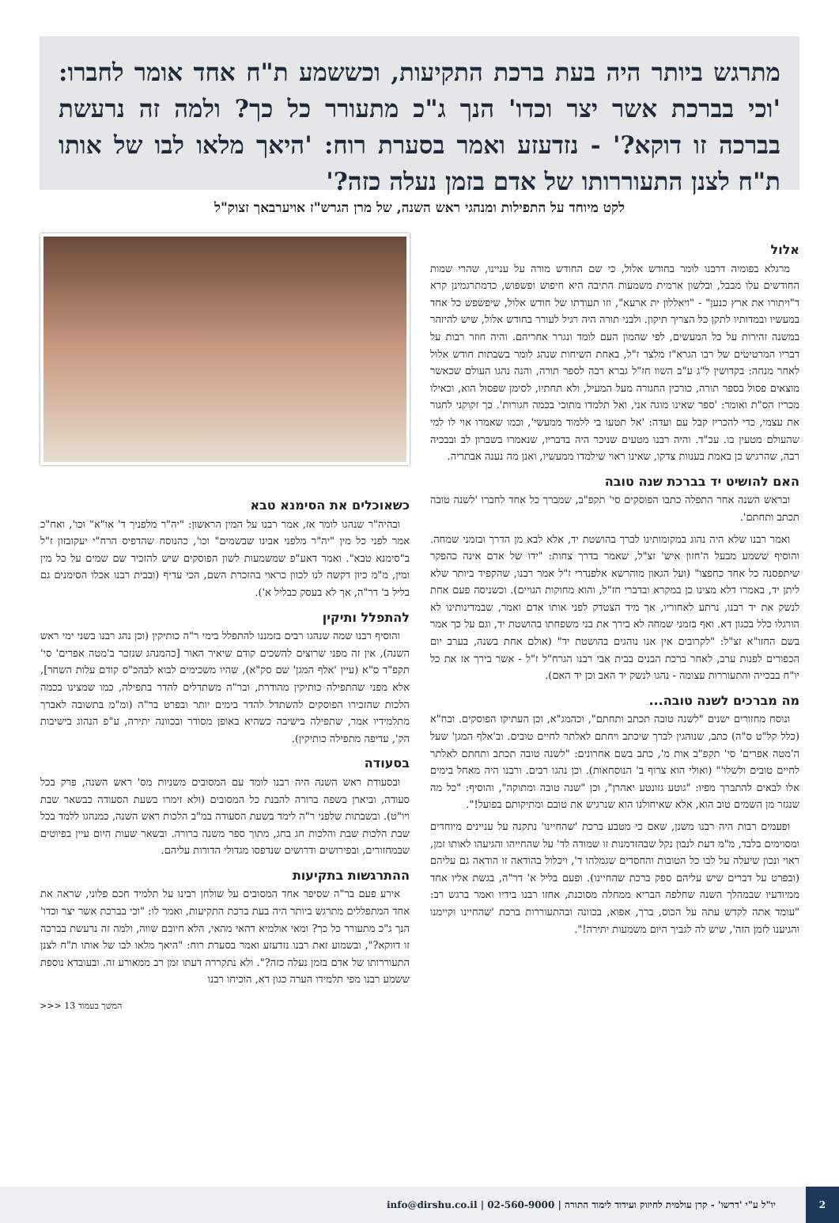מתרגש ביותר היה בעת ברכת התקיעות, וכששמע ת"ח אחד אומר לחברו: 'וכי בברכת אשר יצר וכדו' הנך ג"כ מתעורר כל כך? ולמה זה נרעשת בברכה זו דוקא?' - נזדעזע ואמר בסערת רוח: 'היאך מלאו לבו של אותו ת"ח לצנן התעוררותו של אדם בזמן נעלה כזה?'
לקט מיוחד על התפילות ומנהגי ראש השנה, של מרן הגרש"ז אויערבאך זצוק"ל
אלול
מרגלא בפומיה דרבנו לומר בחודש אלול, כי שם החודש מורה על עניינו, שהרי שמות החודשים עלו מבבל, ובלשון ארמית משמעות התיבה היא חיפוש ופשפוש, כדמתרגמינן קרא ד"ויתורו את ארץ כנען" - "ויאללון ית ארעא", וזו תעודתו של חודש אלול, שיפשפש כל אחד במעשיו ובמדותיו לתקן כל הצריך תיקון. ולבני תורה היה רגיל לעורר בחודש אלול, שיש להיזהר במשנה זהירות על כל המעשים, לפי שהמון העם לומד ונגרר אחריהם. והיה חוזר רבות על דבריו המרטיטים של רבו הגרא"ז מלצר ז"ל, באחת השיחות שנהג לומר בשבתות חודש אלול לאחר מנחה: בקדושין ל"ג ע"ב השוו חז"ל גברא רבה לספר תורה, והנה נהגו העולם שכאשר מוצאים פסול בספר תורה, כורכין החגורה מעל המעיל, ולא תחתיו, לסימן שפסול הוא, וכאילו מכריז הס"ת ואומר: 'ספר שאינו מוגה אני, ואל תלמדו מתוכי בכמה חגורות'. כך זקוקני לחגור את עצמי, כדי להכריז קבל עם ועדה: 'אל תטעו בי ללמוד ממעשי', וכמו שאמרו אוי לו למי שהעולם מטעין בו. עכ"ד. והיה רבנו מטעים שניכר היה בדבריו, שנאמרו בשברון לב ובבכיה רבה, שהרגיש כן באמת בענוות צדקו, שאינו ראוי שילמדו ממעשיו, ואנן מה נענה אבתריה.
האם להושיט יד בברכת שנה טובה
ובראש השנה אחר התפלה כתבו הפוסקים סי' תקפ"ב, שמברך כל אחד לחברו 'לשנה טובה תכתב ותחתם'.
ואמר רבנו שלא היה נהוג במקומותינו לברך בהושטת יד, אלא לבא מן הדרך ובזמני שמחה. והוסיף ששמע מבעל ה'חזון איש' זצ"ל, שאמר בדרך צחות: "ידו של אדם אינה כהפקר שיתפסנה כל אחד כחפצו" (ועל הגאון מוהרשא אלפנדרי ז"ל אמר רבנו, שהקפיד ביותר שלא ליתן יד, באמרו דלא מצינו כן במקרא ובדברי חז"ל, והוא מחוקות הגויים). וכשניסה פעם אחת לנשק את יד רבנו, נרתע לאחוריו, אך מיד הצטדק לפני אותו אדם ואמר, שבמדינותינו לא הורגלו כלל בכגון דא. ואף בזמני שמחה לא בירך את בני משפחתו בהושטת יד, וגם על כך אמר בשם החזו"א זצ"ל: "לקרובים אין אנו נוהגים בהושטת יד" (אולם אחת בשנה, בערב יום הכפורים לפנות ערב, לאחר ברכת הבנים בבית אבי רבנו הגרח"ל ז"ל - אשר בירך אז את כל יו"ח בבכייה והתעוררות עצומה - נהגו לנשק יד האב וכן יד האם).
מה מברכים לשנה טובה...
ונוסח מחזורים ישנים "לשנה טובה תכתב ותחתם", וכהמג"א, וכן העתיקו הפוסקים. ובח"א (כלל קל"ט ס"ה) כתב, שנוהגין לברך שיכתב ויחתם לאלתר לחיים טובים. וב'אלף המגן' שעל ה'מטה אפרים' סי' תקפ"ב אות מ', כתב בשם אחרונים: "לשנה טובה תכתב ותחתם לאלתר לחיים טובים ולשלו'" (ואולי הוא צרוף ב' הנוסחאות). וכן נהגו רבים. ורבנו היה מאחל בימים אלו לבאים להתברך מפיו: "גוטע גזונטע יאהרן", וכן "שנה טובה ומתוקה", והוסיף: "כל מה שנגזר מן השמים טוב הוא, אלא שאיחולנו הוא שנרגיש את טובם ומתיקותם בפועל!".
ופעמים רבות היה רבנו משנן, שאם כי מטבע ברכת 'שהחיינו' נתקנה על עניינים מיוחדים ומסוימים בלבד, מ"מ דעת לנבון נקל שבהזדמנות זו שמודה לד' על שהחייהו והגיעהו לאותו זמן, ראוי ונכון שיעלה על לבו כל הטובות והחסדים שגמלהו ד', ויכלול בהודאה זו הודאה גם עליהם (ובפרט על דברים שיש עליהם ספק ברכת שהחיינו). ופעם בליל א' דר"ה, בגשת אליו אחד ממיודעיו שבמהלך השנה שחלפה הבריא ממחלה מסוכנת, אחזו רבנו בידיו ואמר ברגש רב: "עומד אתה לקדש עתה על הכוס, ברך, אפוא, בכוונה ובהתעוררות ברכת 'שהחיינו וקיימנו והגיענו לזמן הזה', שיש לה לגביך היום משמעות יתירה!".
כשאוכלים את הסימנא טבא
ובהיה"ר שנהגו לומר אז, אמר רבנו על המין הראשון: "יה"ר מלפניך ד' או"א" וכו', ואח"כ אמר לפני כל מין "יה"ר מלפני אבינו שבשמים" וכו', כהנוסח שהדפיס הרח"י יעקובזון ז"ל ב"סימנא טבא". ואמר דאע"פ שמשמעות לשון הפוסקים שיש להזכיר שם שמים על כל מין ומין, מ"מ כיון דקשה לנו לכוון כראוי בהזכרת השם, הכי עדיף (ובבית רבנו אכלו הסימנים גם בליל ב' דר"ה, אך לא בעסק כבליל א').
להתפלל ותיקין
והוסיף רבנו שמה שנהגו רבים בזמננו להתפלל בימי ר"ה כותיקין (וכן נהג רבנו בשני ימי ראש השנה), אין זה מפני שרוצים להשכים קודם שיאיר האור [כהמנהג שנזכר ב'מטה אפרים' סי' תקפ"ד ס"א (עיין 'אלף המגן' שם סק"א), שהיו משכימים לבוא לבהכ"ס קודם עלות השחר], אלא מפני שהתפילה כותיקין מהודרת, ובר"ה משתדלים להדר בתפילה, כמו שמצינו בכמה הלכות שהזכירו הפוסקים להשתדל להדר בימים יותר ובפרט בר"ה (ומ"מ בתשובה לאברך מתלמידיו אמר, שתפילה בישיבה כשהיא באופן מסודר ובכוונה יתירה, ע"פ הנהוג בישיבות הק', עדיפה מתפילה כותיקין).
בסעודה
ובסעודת ראש השנה היה רבנו לומד עם המסובים משניות מס' ראש השנה, פרק בכל סעודה, וביארן בשפה ברורה להבנת כל המסובים (ולא זימרו בשעת הסעודה כבשאר שבת ויו"ט). ובשבתות שלפני ר"ה לימד בשעת הסעודה במ"ב הלכות ראש השנה, כמנהגו ללמד בכל שבת הלכות שבת והלכות חג בחג, מתוך ספר משנה ברורה. ובשאר שעות היום עיין בפיוטים שבמחזורים, ובפירושים ודרושים שנדפסו מגדולי הדורות עליהם.
ההתרגשות בתקיעות
אירע פעם בר"ה שסיפר אחד המסובים על שולחן רבינו על תלמיד חכם פלוני, שראה את אחד המתפללים מתרגש ביותר היה בעת ברכת התקיעות, ואמר לו: "וכי בברכת אשר יצר וכדו' הנך ג"כ מתעורר כל כך? ומאי אולמיא דהאי מהאי, הלא חיובם שווה, ולמה זה נרעשת בברכה זו דווקא?", ובשמוע זאת רבנו נזדעזע ואמר בסערת רוח: "היאך מלאו לבו של אותו ת"ח לצנן התעוררותו של אדם בזמן נעלה כזה?". ולא נתקררה דעתו זמן רב ממאורע זה. ובעובדא נוספת ששמע רבנו מפי תלמידו הערה כגון דא, הוכיחו רבנו
המשך בעמוד 13 <<<
2
יו"ל ע"י 'דרשו' - קרן עולמית לחיזוק ועידוד לימוד התורה | 02-560-9000 | info@dirshu.co.il